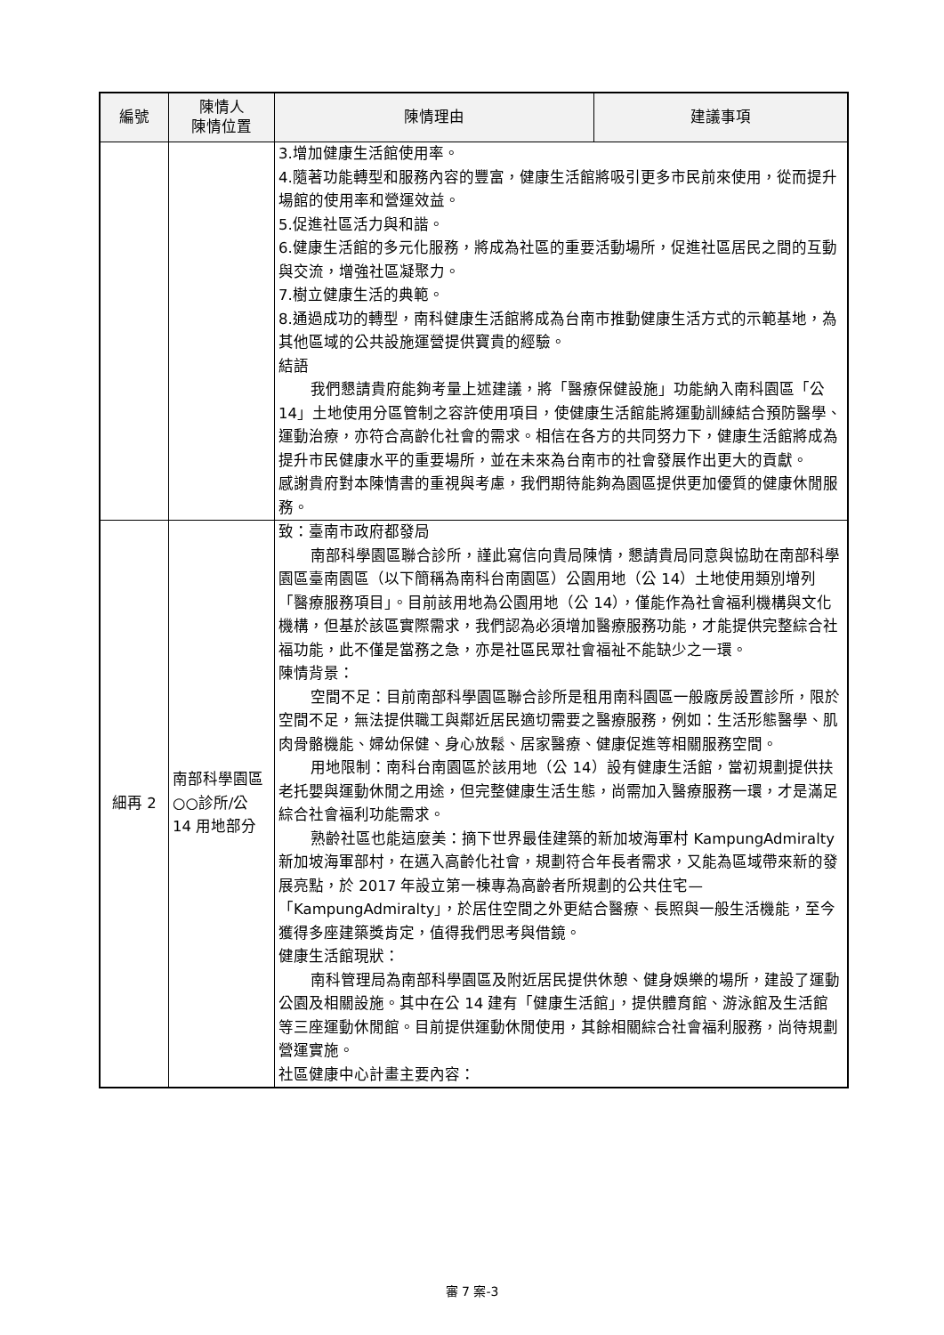| 編號 | 陳情人 陳情位置 | 陳情理由 | 建議事項 |
| --- | --- | --- | --- |
| | | 3.增加健康生活館使用率。 4.隨著功能轉型和服務內容的豐富，健康生活館將吸引更多市民前來使用，從而提升場館的使用率和營運效益。 5.促進社區活力與和諧。 6.健康生活館的多元化服務，將成為社區的重要活動場所，促進社區居民之間的互動與交流，增強社區凝聚力。 7.樹立健康生活的典範。 8.通過成功的轉型，南科健康生活館將成為台南市推動健康生活方式的示範基地，為其他區域的公共設施運營提供寶貴的經驗。 結語 我們懇請貴府能夠考量上述建議，將「醫療保健設施」功能納入南科園區「公 14」土地使用分區管制之容許使用項目，使健康生活館能將運動訓練結合預防醫學、運動治療，亦符合高齡化社會的需求。相信在各方的共同努力下，健康生活館將成為提升市民健康水平的重要場所，並在未來為台南市的社會發展作出更大的貢獻。 感謝貴府對本陳情書的重視與考慮，我們期待能夠為園區提供更加優質的健康休閒服務。 | |
| 細再 2 | 南部科學園區○○診所/公 14 用地部分 | 致：臺南市政府都發局 南部科學園區聯合診所，謹此寫信向貴局陳情，懇請貴局同意與協助在南部科學園區臺南園區（以下簡稱為南科台南園區）公園用地（公 14）土地使用類別增列「醫療服務項目」。目前該用地為公園用地（公 14），僅能作為社會福利機構與文化機構，但基於該區實際需求，我們認為必須增加醫療服務功能，才能提供完整綜合社福功能，此不僅是當務之急，亦是社區民眾社會福祉不能缺少之一環。 陳情背景： 空間不足：目前南部科學園區聯合診所是租用南科園區一般廠房設置診所，限於空間不足，無法提供職工與鄰近居民適切需要之醫療服務，例如：生活形態醫學、肌肉骨骼機能、婦幼保健、身心放鬆、居家醫療、健康促進等相關服務空間。 用地限制：南科台南園區於該用地（公 14）設有健康生活館，當初規劃提供扶老托嬰與運動休閒之用途，但完整健康生活生態，尚需加入醫療服務一環，才是滿足綜合社會福利功能需求。 熟齡社區也能這麼美：摘下世界最佳建築的新加坡海軍村 KampungAdmiralty 新加坡海軍部村，在邁入高齡化社會，規劃符合年長者需求，又能為區域帶來新的發展亮點，於 2017 年設立第一棟專為高齡者所規劃的公共住宅—「KampungAdmiralty」，於居住空間之外更結合醫療、長照與一般生活機能，至今獲得多座建築獎肯定，值得我們思考與借鏡。 健康生活館現狀： 南科管理局為南部科學園區及附近居民提供休憩、健身娛樂的場所，建設了運動公園及相關設施。其中在公 14 建有「健康生活館」，提供體育館、游泳館及生活館等三座運動休閒館。目前提供運動休閒使用，其餘相關綜合社會福利服務，尚待規劃營運實施。 社區健康中心計畫主要內容： | |
審 7 案-3